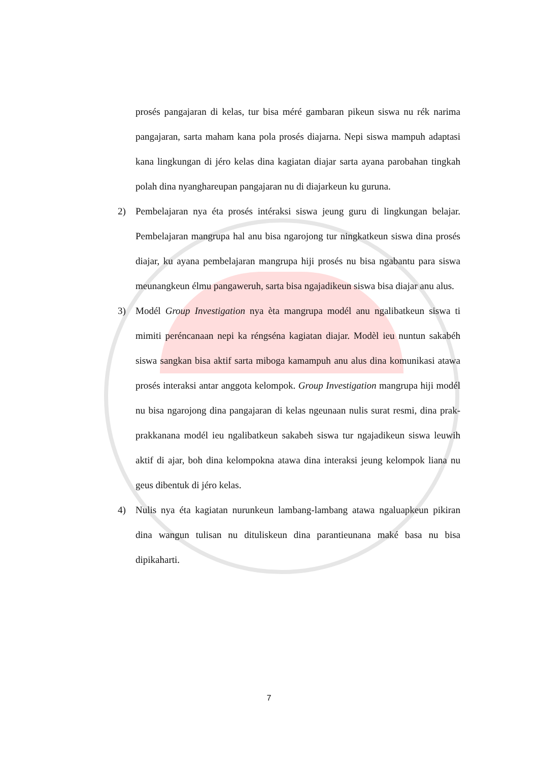prosés pangajaran di kelas, tur bisa méré gambaran pikeun siswa nu rék narima pangajaran, sarta maham kana pola prosés diajarna. Nepi siswa mampuh adaptasi kana lingkungan di jéro kelas dina kagiatan diajar sarta ayana parobahan tingkah polah dina nyanghareupan pangajaran nu di diajarkeun ku guruna.
2) Pembelajaran nya éta prosés intéraksi siswa jeung guru di lingkungan belajar. Pembelajaran mangrupa hal anu bisa ngarojong tur ningkatkeun siswa dina prosés diajar, ku ayana pembelajaran mangrupa hiji prosés nu bisa ngabantu para siswa meunangkeun élmu pangaweruh, sarta bisa ngajadikeun siswa bisa diajar anu alus.
3) Modél Group Investigation nya èta mangrupa modél anu ngalibatkeun siswa ti mimiti peréncanaan nepi ka réngséna kagiatan diajar. Modèl ieu nuntun sakabéh siswa sangkan bisa aktif sarta miboga kamampuh anu alus dina komunikasi atawa prosés interaksi antar anggota kelompok. Group Investigation mangrupa hiji modél nu bisa ngarojong dina pangajaran di kelas ngeunaan nulis surat resmi, dina prak-prakkanana modél ieu ngalibatkeun sakabeh siswa tur ngajadikeun siswa leuwih aktif di ajar, boh dina kelompokna atawa dina interaksi jeung kelompok liana nu geus dibentuk di jéro kelas.
4) Nulis nya éta kagiatan nurunkeun lambang-lambang atawa ngaluapkeun pikiran dina wangun tulisan nu dituliskeun dina parantieunana maké basa nu bisa dipikaharti.
7